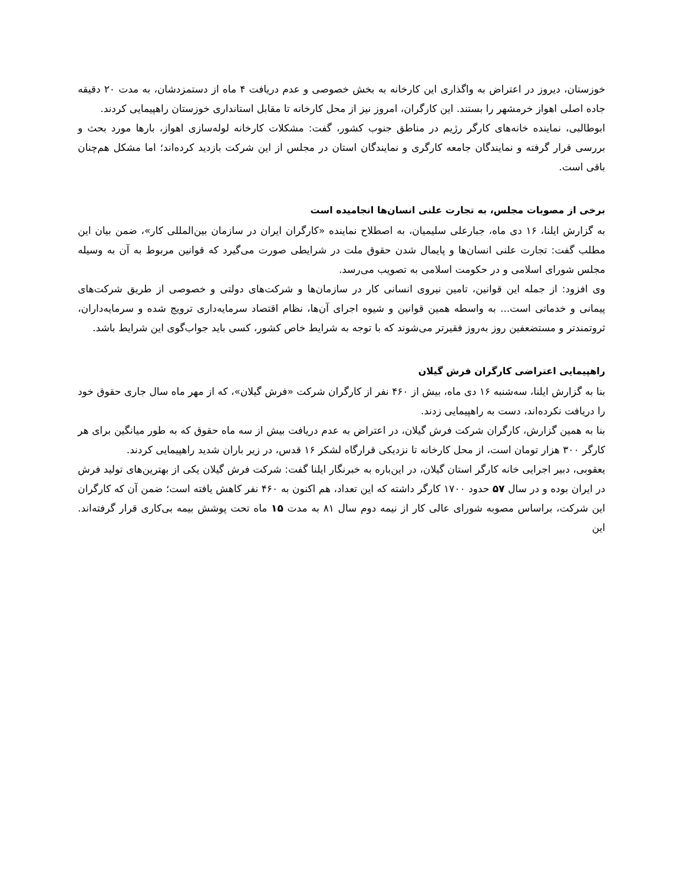خوزستان، دیروز در اعتراض به واگذاری این کارخانه به بخش خصوصی و عدم دریافت ۴ ماه از دستمزدشان، به مدت ۲۰ دقیقه جاده اصلی اهواز خرمشهر را بستند. این کارگران، امروز نیز از محل کارخانه تا مقابل استانداری خوزستان راهپیمایی کردند.
ابوطالبی، نماینده خانه‌های کارگر رژیم در مناطق جنوب کشور، گفت: مشکلات کارخانه لوله‌سازی اهواز، بارها مورد بحث و بررسی قرار گرفته و نمایندگان جامعه کارگری و نمایندگان استان در مجلس از این شرکت بازدید کرده‌اند؛ اما مشکل هم‌چنان باقی است.
برخی از مصوبات مجلس، به تجارت علنی انسان‌ها انجامیده است
به گزارش ایلنا، ۱۶ دی ماه، جبارعلی سلیمیان، به اصطلاح نماینده «کارگران ایران در سازمان بین‌المللی کار»، ضمن بیان این مطلب گفت: تجارت علنی انسان‌ها و پایمال شدن حقوق ملت در شرایطی صورت می‌گیرد که قوانین مربوط به آن به وسیله مجلس شورای اسلامی و در حکومت اسلامی به تصویب می‌رسد.
وی افزود: از جمله این قوانین، تامین نیروی انسانی کار در سازمان‌ها و شرکت‌های دولتی و خصوصی از طریق شرکت‌های پیمانی و خدماتی است... به واسطه همین قوانین و شیوه اجرای آن‌ها، نظام اقتصاد سرمایه‌داری ترویج شده و سرمایه‌داران، ثروتمندتر و مستضعفین روز به‌روز فقیرتر می‌شوند که با توجه به شرایط خاص کشور، کسی باید جواب‌گوی این شرایط باشد.
راهپیمایی اعتراضی کارگران فرش گیلان
بنا به گزارش ایلنا، سه‌شنبه ۱۶ دی ماه، بیش از ۴۶۰ نفر از کارگران شرکت «فرش گیلان»، که از مهر ماه سال جاری حقوق خود را دریافت نکرده‌اند، دست به راهپیمایی زدند.
بنا به همین گزارش، کارگران شرکت فرش گیلان، در اعتراض به عدم دریافت بیش از سه ماه حقوق که به طور میانگین برای هر کارگر ۳۰۰ هزار تومان است، از محل کارخانه تا نزدیکی قرارگاه لشکر ۱۶ قدس، در زیر باران شدید راهپیمایی کردند.
یعقوبی، دبیر اجرایی خانه کارگر استان گیلان، در این‌باره به خبرنگار ایلنا گفت: شرکت فرش گیلان یکی از بهترین‌های تولید فرش در ایران بوده و در سال ۵۷ حدود ۱۷۰۰ کارگر داشته که این تعداد، هم اکنون به ۴۶۰ نفر کاهش یافته است؛ ضمن آن که کارگران این شرکت، براساس مصوبه شورای عالی کار از نیمه دوم سال ۸۱ به مدت ۱۵ ماه تحت پوشش بیمه بی‌کاری قرار گرفته‌اند. این